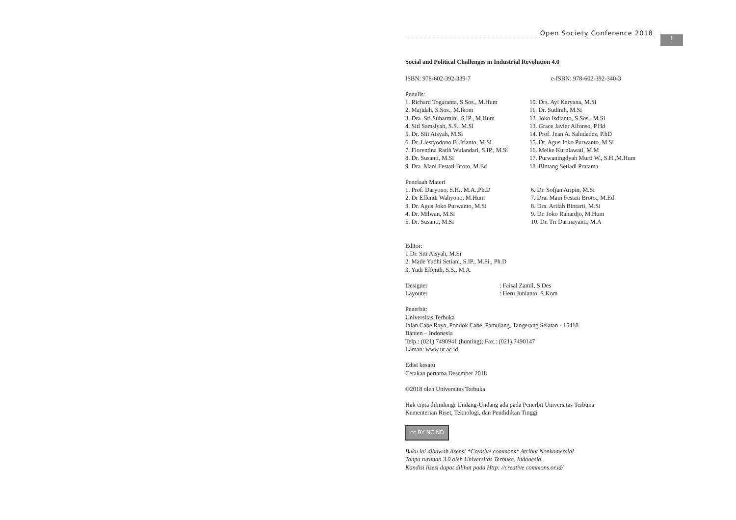Open Society Conference 2018
i
Social and Political Challenges in Industrial Revolution 4.0
ISBN: 978-602-392-339-7 e-ISBN: 978-602-392-340-3
Penulis:
1. Richard Togaranta, S.Sos., M.Hum
2. Majidah, S.Sos., M.Ikom
3. Dra. Sri Suharmini, S.IP., M.Hum
4. Siti Samsiyah, S.S., M.Si
5. Dr. Siti Aisyah, M.Si
6. Dr. Liestyodono B. Irianto, M.Si
7. Florentina Ratih Wulandari, S.IP., M.Si
8. Dr. Susanti, M.Si
9. Dra. Mani Festati Broto, M.Ed
10. Drs. Ayi Karyana, M.Si
11. Dr. Sudirah, M.Si
12. Joko Isdianto, S.Sos., M.Si
13. Grace Javier Alfonso, P.Hd
14. Prof. Jean A. Saludadez, P.hD
15. Dr. Agus Joko Purwanto, M.Si
16. Meike Kurniawati, M.M
17. Purwaningdyah Murti W., S.H.,M.Hum
18. Bintang Setiadi Pratama
Penelaah Materi
1. Prof. Daryono, S.H., M.A.,Ph.D
2. Dr Effendi Wahyono, M.Hum
3. Dr. Agus Joko Purwanto, M.Si
4. Dr. Milwan, M.Si
5. Dr. Susanti, M.Si
6. Dr. Sofjan Aripin, M.Si
7. Dra. Mani Festati Broto., M.Ed
8. Dra. Arifah Bintarti, M.Si
9. Dr. Joko Rahardjo, M.Hum
10. Dr. Tri Darmayanti, M.A
Editor:
1 Dr. Siti Aisyah, M.Si
2. Made Yudhi Setiani, S.IP., M.Si., Ph.D
3. Yudi Effendi, S.S., M.A.
Designer
Layouter
: Faisal Zamil, S.Des
: Heru Junianto, S.Kom
Penerbit:
Universitas Terbuka
Jalan Cabe Raya, Pondok Cabe, Pamulang, Tangerang Selatan - 15418
Banten – Indonesia
Telp.: (021) 7490941 (hunting); Fax.: (021) 7490147
Laman: www.ut.ac.id.
Edisi kesatu
Cetakan pertama Desember 2018
©2018 oleh Universitas Terbuka
Hak cipta dilindungi Undang-Undang ada pada Penerbit Universitas Terbuka
Kementerian Riset, Teknologi, dan Pendidikan Tinggi
cc BY NC ND
Buku ini dibawah lisensi *Creative commons* Atribut Nonkomersial
Tanpa turunan 3.0 oleh Universitas Terbuka, Indonesia.
Kondisi lisesi dapat dilihat pada Http: //creative commons.or.id/